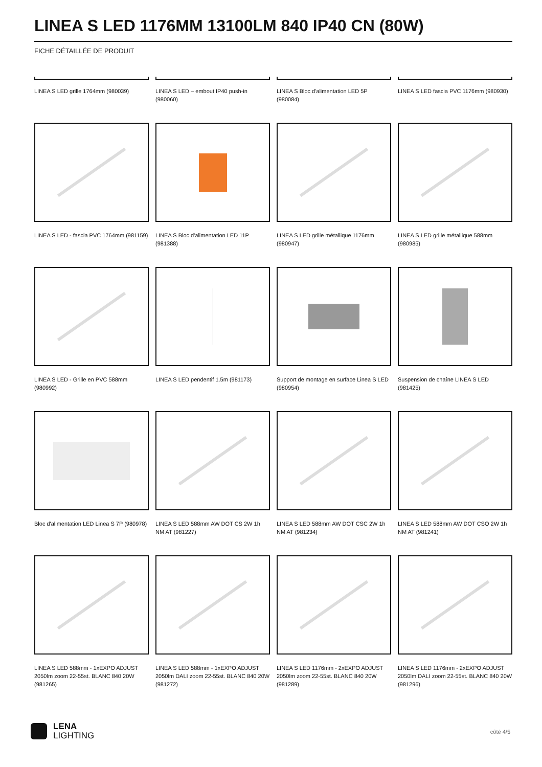LINEA S LED 1176MM 13100LM 840 IP40 CN (80W)
FICHE DÉTAILLÉE DE PRODUIT
LINEA S LED grille 1764mm (980039)
LINEA S LED – embout IP40 push-in (980060)
LINEA S Bloc d'alimentation LED 5P (980084)
LINEA S LED fascia PVC 1176mm (980930)
LINEA S LED - fascia PVC 1764mm (981159)
LINEA S Bloc d'alimentation LED 11P (981388)
LINEA S LED grille métallique 1176mm (980947)
LINEA S LED grille métallique 588mm (980985)
LINEA S LED - Grille en PVC 588mm (980992)
LINEA S LED pendentif 1.5m (981173)
Support de montage en surface Linea S LED (980954)
Suspension de chaîne LINEA S LED (981425)
Bloc d'alimentation LED Linea S 7P (980978)
LINEA S LED 588mm AW DOT CS 2W 1h NM AT (981227)
LINEA S LED 588mm AW DOT CSC 2W 1h NM AT (981234)
LINEA S LED 588mm AW DOT CSO 2W 1h NM AT (981241)
LINEA S LED 588mm - 1xEXPO ADJUST 2050lm zoom 22-55st. BLANC 840 20W (981265)
LINEA S LED 588mm - 1xEXPO ADJUST 2050lm DALI zoom 22-55st. BLANC 840 20W (981272)
LINEA S LED 1176mm - 2xEXPO ADJUST 2050lm zoom 22-55st. BLANC 840 20W (981289)
LINEA S LED 1176mm - 2xEXPO ADJUST 2050lm DALI zoom 22-55st. BLANC 840 20W (981296)
LENA
LIGHTING
côté 4/5